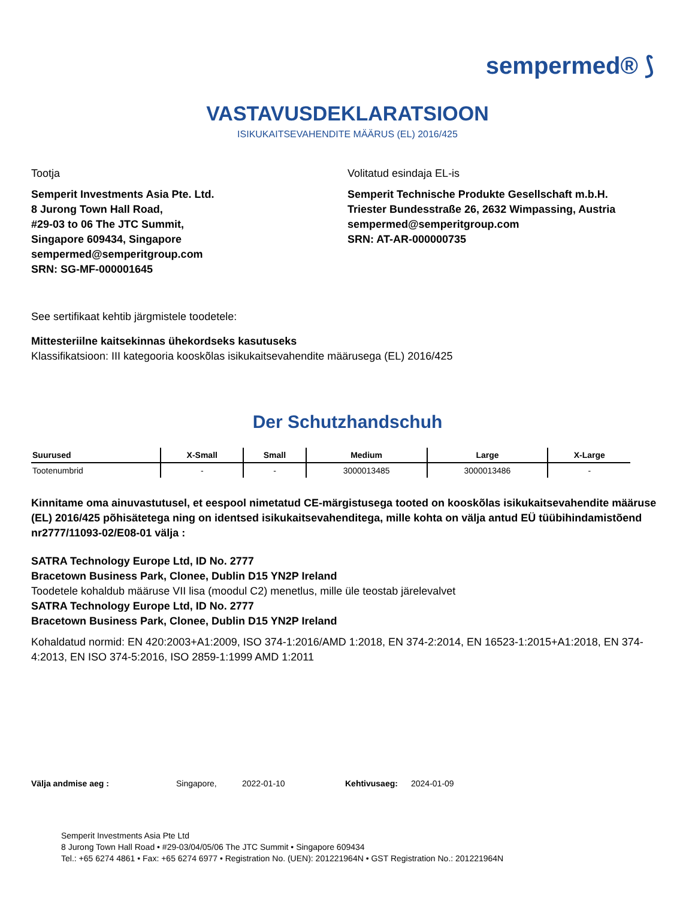sempermed® ⟆
VASTAVUSDEKLARATSIOON
ISIKUKAITSEVAHENDITE MÄÄRUS (EL) 2016/425
Tootja
Semperit Investments Asia Pte. Ltd.
8 Jurong Town Hall Road,
#29-03 to 06 The JTC Summit,
Singapore 609434, Singapore
sempermed@semperitgroup.com
SRN: SG-MF-000001645
Volitatud esindaja EL-is
Semperit Technische Produkte Gesellschaft m.b.H.
Triester Bundesstraße 26, 2632 Wimpassing, Austria
sempermed@semperitgroup.com
SRN: AT-AR-000000735
See sertifikaat kehtib järgmistele toodetele:
Mittesteriilne kaitsekinnas ühekordseks kasutuseks
Klassifikatsioon: III kategooria kooskõlas isikukaitsevahendite määrusega (EL) 2016/425
Der Schutzhandschuh
| Suurused | X-Small | Small | Medium | Large | X-Large |
| --- | --- | --- | --- | --- | --- |
| Tootenumbrid | - | - | 3000013485 | 3000013486 | - |
Kinnitame oma ainuvastutusel, et eespool nimetatud CE-märgistusega tooted on kooskõlas isikukaitsevahendite määruse (EL) 2016/425 põhisätetega ning on identsed isikukaitsevahenditega, mille kohta on välja antud EÜ tüübihindamistõend nr2777/11093-02/E08-01 välja :
SATRA Technology Europe Ltd, ID No. 2777
Bracetown Business Park, Clonee, Dublin D15 YN2P Ireland
Toodetele kohaldub määruse VII lisa (moodul C2) menetlus, mille üle teostab järelevalvet
SATRA Technology Europe Ltd, ID No. 2777
Bracetown Business Park, Clonee, Dublin D15 YN2P Ireland
Kohaldatud normid: EN 420:2003+A1:2009, ISO 374-1:2016/AMD 1:2018, EN 374-2:2014, EN 16523-1:2015+A1:2018, EN 374-4:2013, EN ISO 374-5:2016, ISO 2859-1:1999 AMD 1:2011
Välja andmise aeg : Singapore, 2022-01-10 Kehtivusaeg: 2024-01-09
Semperit Investments Asia Pte Ltd
8 Jurong Town Hall Road • #29-03/04/05/06 The JTC Summit • Singapore 609434
Tel.: +65 6274 4861 • Fax: +65 6274 6977 • Registration No. (UEN): 201221964N • GST Registration No.: 201221964N